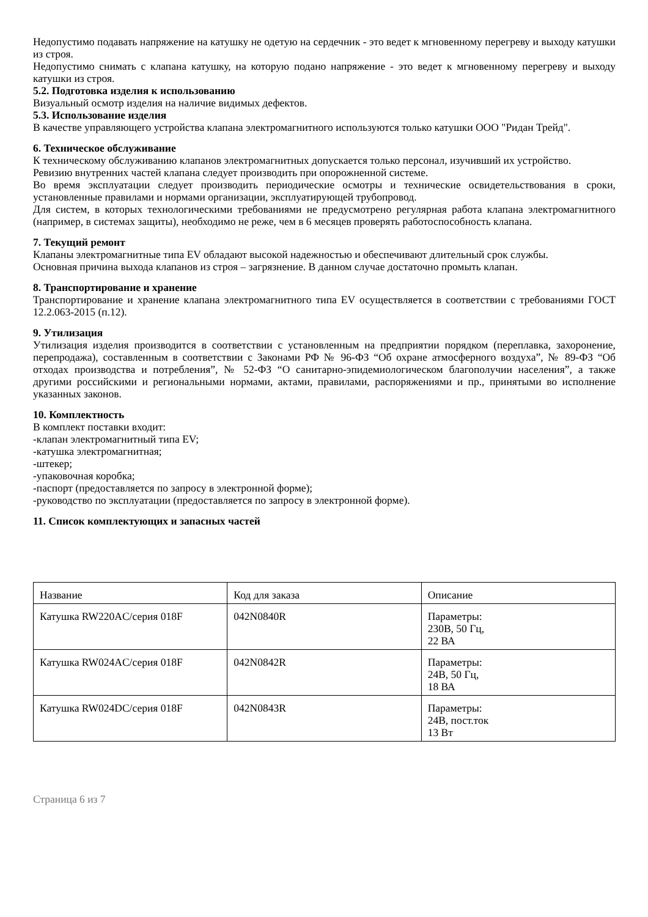Недопустимо подавать напряжение на катушку не одетую на сердечник - это ведет к мгновенному перегреву и выходу катушки из строя.
Недопустимо снимать с клапана катушку, на которую подано напряжение - это ведет к мгновенному перегреву и выходу катушки из строя.
5.2. Подготовка изделия к использованию
Визуальный осмотр изделия на наличие видимых дефектов.
5.3. Использование изделия
В качестве управляющего устройства клапана электромагнитного используются только катушки ООО "Ридан Трейд".
6. Техническое обслуживание
К техническому обслуживанию клапанов электромагнитных допускается только персонал, изучивший их устройство.
Ревизию внутренних частей клапана следует производить при опорожненной системе.
Во время эксплуатации следует производить периодические осмотры и технические освидетельствования в сроки, установленные правилами и нормами организации, эксплуатирующей трубопровод.
Для систем, в которых технологическими требованиями не предусмотрено регулярная работа клапана электромагнитного (например, в системах защиты), необходимо не реже, чем в 6 месяцев проверять работоспособность клапана.
7. Текущий ремонт
Клапаны электромагнитные типа EV обладают высокой надежностью и обеспечивают длительный срок службы.
Основная причина выхода клапанов из строя – загрязнение. В данном случае достаточно промыть клапан.
8. Транспортирование и хранение
Транспортирование и хранение клапана электромагнитного типа EV осуществляется в соответствии с требованиями ГОСТ 12.2.063-2015 (п.12).
9. Утилизация
Утилизация изделия производится в соответствии с установленным на предприятии порядком (переплавка, захоронение, перепродажа), составленным в соответствии с Законами РФ № 96-ФЗ “Об охране атмосферного воздуха”, № 89-ФЗ “Об отходах производства и потребления”, № 52-ФЗ “О санитарно-эпидемиологическом благополучии населения”, а также другими российскими и региональными нормами, актами, правилами, распоряжениями и пр., принятыми во исполнение указанных законов.
10. Комплектность
В комплект поставки входит:
-клапан электромагнитный типа EV;
-катушка электромагнитная;
-штекер;
-упаковочная коробка;
-паспорт (предоставляется по запросу в электронной форме);
-руководство по эксплуатации (предоставляется по запросу в электронной форме).
11. Список комплектующих и запасных частей
| Название | Код для заказа | Описание |
| Катушка RW220AC/серия 018F | 042N0840R | Параметры: 230В, 50 Гц, 22 ВА |
| Катушка RW024AC/серия 018F | 042N0842R | Параметры: 24В, 50 Гц, 18 ВА |
| Катушка RW024DC/серия 018F | 042N0843R | Параметры: 24В, пост.ток 13 Вт |
Страница 6 из 7